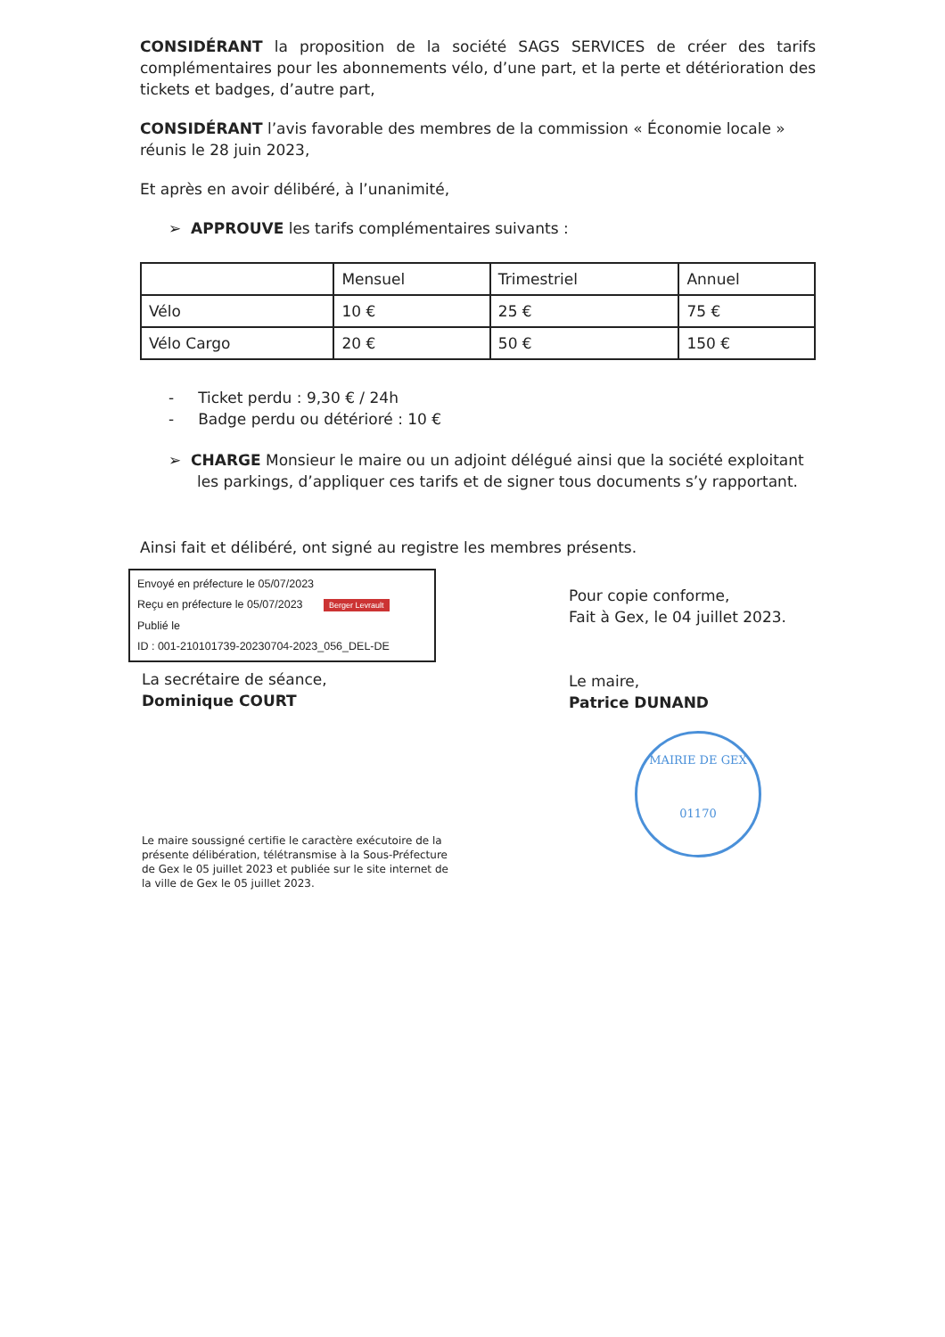CONSIDÉRANT la proposition de la société SAGS SERVICES de créer des tarifs complémentaires pour les abonnements vélo, d’une part, et la perte et détérioration des tickets et badges, d’autre part,
CONSIDÉRANT l’avis favorable des membres de la commission « Économie locale » réunis le 28 juin 2023,
Et après en avoir délibéré, à l’unanimité,
➢ APPROUVE les tarifs complémentaires suivants :
| | Mensuel | Trimestriel | Annuel |
| Vélo | 10 € | 25 € | 75 € |
| Vélo Cargo | 20 € | 50 € | 150 € |
- Ticket perdu : 9,30 € / 24h
- Badge perdu ou détérioré : 10 €
➢ CHARGE Monsieur le maire ou un adjoint délégué ainsi que la société exploitant les parkings, d’appliquer ces tarifs et de signer tous documents s’y rapportant.
Ainsi fait et délibéré, ont signé au registre les membres présents.
Envoyé en préfecture le 05/07/2023
Reçu en préfecture le 05/07/2023 Berger Levrault
Publié le
ID : 001-210101739-20230704-2023_056_DEL-DE
La secrétaire de séance,
Dominique COURT
Le maire soussigné certifie le caractère exécutoire de la présente délibération, télétransmise à la Sous-Préfecture de Gex le 05 juillet 2023 et publiée sur le site internet de la ville de Gex le 05 juillet 2023.
Pour copie conforme,
Fait à Gex, le 04 juillet 2023.
Le maire,
Patrice DUNAND
MAIRIE DE GEX
01170